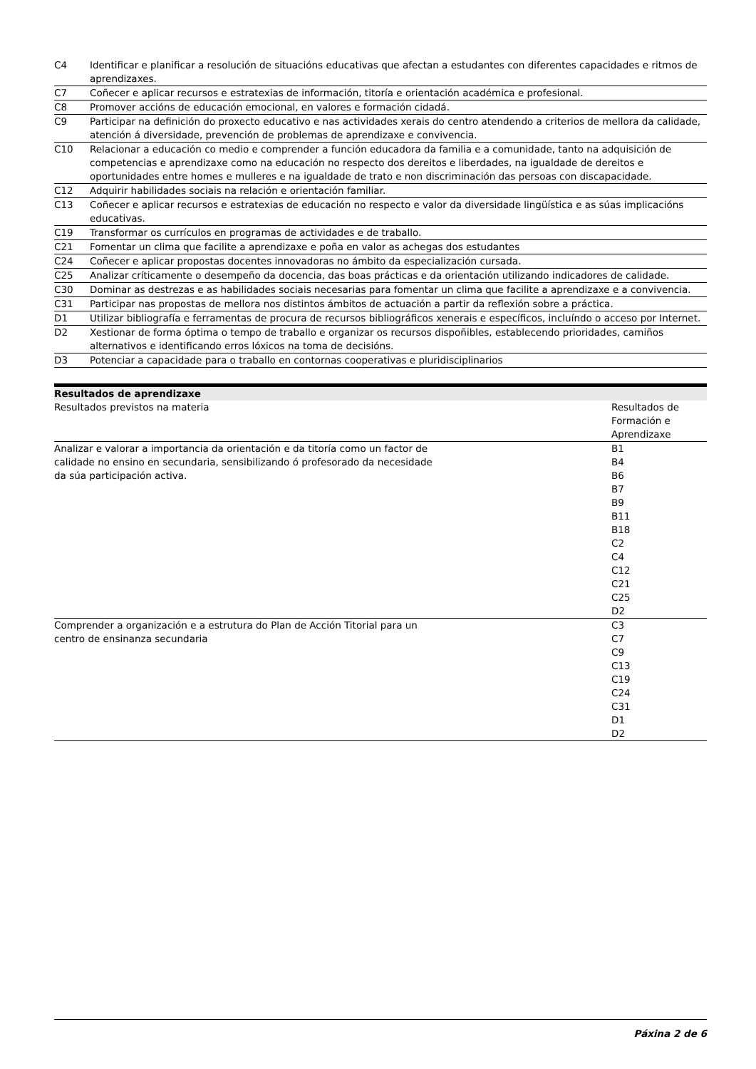| C4 | Identificar e planificar a resolución de situacións educativas que afectan a estudantes con diferentes capacidades e ritmos de aprendizaxes. |
| C7 | Coñecer e aplicar recursos e estratexias de información, titoría e orientación académica e profesional. |
| C8 | Promover accións de educación emocional, en valores e formación cidadá. |
| C9 | Participar na definición do proxecto educativo e nas actividades xerais do centro atendendo a criterios de mellora da calidade, atención á diversidade, prevención de problemas de aprendizaxe e convivencia. |
| C10 | Relacionar a educación co medio e comprender a función educadora da familia e a comunidade, tanto na adquisición de competencias e aprendizaxe como na educación no respecto dos dereitos e liberdades, na igualdade de dereitos e oportunidades entre homes e mulleres e na igualdade de trato e non discriminación das persoas con discapacidade. |
| C12 | Adquirir habilidades sociais na relación e orientación familiar. |
| C13 | Coñecer e aplicar recursos e estratexias de educación no respecto e valor da diversidade lingüística e as súas implicacións educativas. |
| C19 | Transformar os currículos en programas de actividades e de traballo. |
| C21 | Fomentar un clima que facilite a aprendizaxe e poña en valor as achegas dos estudantes |
| C24 | Coñecer e aplicar propostas docentes innovadoras no ámbito da especialización cursada. |
| C25 | Analizar críticamente o desempeño da docencia, das boas prácticas e da orientación utilizando indicadores de calidade. |
| C30 | Dominar as destrezas e as habilidades sociais necesarias para fomentar un clima que facilite a aprendizaxe e a convivencia. |
| C31 | Participar nas propostas de mellora nos distintos ámbitos de actuación a partir da reflexión sobre a práctica. |
| D1 | Utilizar bibliografía e ferramentas de procura de recursos bibliográficos xenerais e específicos, incluíndo o acceso por Internet. |
| D2 | Xestionar de forma óptima o tempo de traballo e organizar os recursos dispoñibles, establecendo prioridades, camiños alternativos e identificando erros lóxicos na toma de decisións. |
| D3 | Potenciar a capacidade para o traballo en contornas cooperativas e pluridisciplinarios |
| Resultados de aprendizaxe | |
| --- | --- |
| Resultados previstos na materia | Resultados de Formación e Aprendizaxe |
| Analizar e valorar a importancia da orientación e da titoría como un factor de calidade no ensino en secundaria, sensibilizando ó profesorado da necesidade da súa participación activa. | B1 B4 B6 B7 B9 B11 B18 C2 C4 C12 C21 C25 D2 |
| Comprender a organización e a estrutura do Plan de Acción Titorial para un centro de ensinanza secundaria | C3 C7 C9 C13 C19 C24 C31 D1 D2 |
Páxina 2 de 6